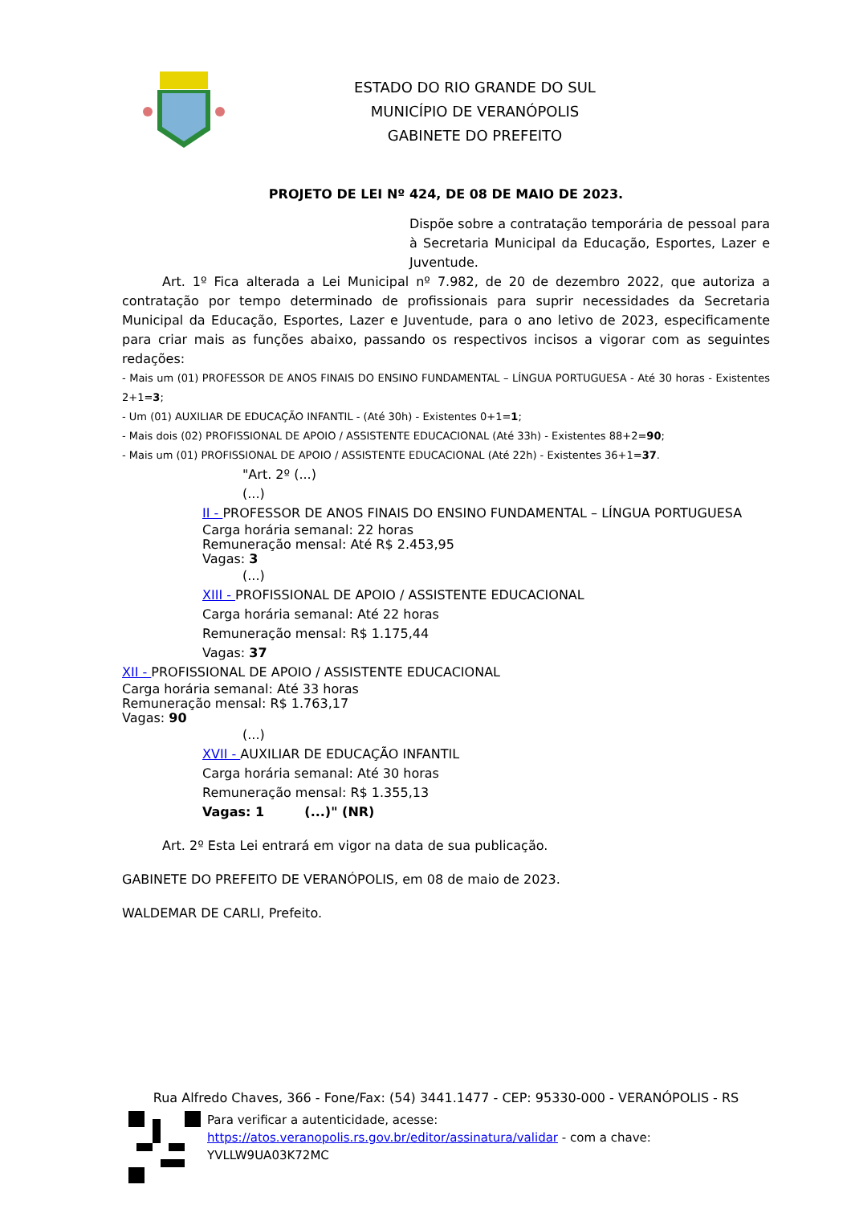ESTADO DO RIO GRANDE DO SUL
MUNICÍPIO DE VERANÓPOLIS
GABINETE DO PREFEITO
PROJETO DE LEI Nº 424, DE 08 DE MAIO DE 2023.
Dispõe sobre a contratação temporária de pessoal para à Secretaria Municipal da Educação, Esportes, Lazer e Juventude.
Art. 1º Fica alterada a Lei Municipal nº 7.982, de 20 de dezembro 2022, que autoriza a contratação por tempo determinado de profissionais para suprir necessidades da Secretaria Municipal da Educação, Esportes, Lazer e Juventude, para o ano letivo de 2023, especificamente para criar mais as funções abaixo, passando os respectivos incisos a vigorar com as seguintes redações:
- Mais um (01) PROFESSOR DE ANOS FINAIS DO ENSINO FUNDAMENTAL – LÍNGUA PORTUGUESA - Até 30 horas - Existentes 2+1=3;
- Um (01) AUXILIAR DE EDUCAÇÃO INFANTIL - (Até 30h) - Existentes 0+1=1;
- Mais dois (02) PROFISSIONAL DE APOIO / ASSISTENTE EDUCACIONAL (Até 33h) - Existentes 88+2=90;
- Mais um (01) PROFISSIONAL DE APOIO / ASSISTENTE EDUCACIONAL (Até 22h) - Existentes 36+1=37.
"Art. 2º (...)
(...)
II - PROFESSOR DE ANOS FINAIS DO ENSINO FUNDAMENTAL – LÍNGUA PORTUGUESA
Carga horária semanal: 22 horas
Remuneração mensal: Até R$ 2.453,95
Vagas: 3
(...)
XIII - PROFISSIONAL DE APOIO / ASSISTENTE EDUCACIONAL
Carga horária semanal: Até 22 horas
Remuneração mensal: R$ 1.175,44
Vagas: 37
XII - PROFISSIONAL DE APOIO / ASSISTENTE EDUCACIONAL
Carga horária semanal: Até 33 horas
Remuneração mensal: R$ 1.763,17
Vagas: 90
(...)
XVII - AUXILIAR DE EDUCAÇÃO INFANTIL
Carga horária semanal: Até 30 horas
Remuneração mensal: R$ 1.355,13
Vagas: 1 (...)" (NR)
Art. 2º Esta Lei entrará em vigor na data de sua publicação.
GABINETE DO PREFEITO DE VERANÓPOLIS, em 08 de maio de 2023.
WALDEMAR DE CARLI, Prefeito.
Rua Alfredo Chaves, 366 - Fone/Fax: (54) 3441.1477 - CEP: 95330-000 - VERANÓPOLIS - RS
Para verificar a autenticidade, acesse:
https://atos.veranopolis.rs.gov.br/editor/assinatura/validar - com a chave:
YVLLW9UA03K72MC